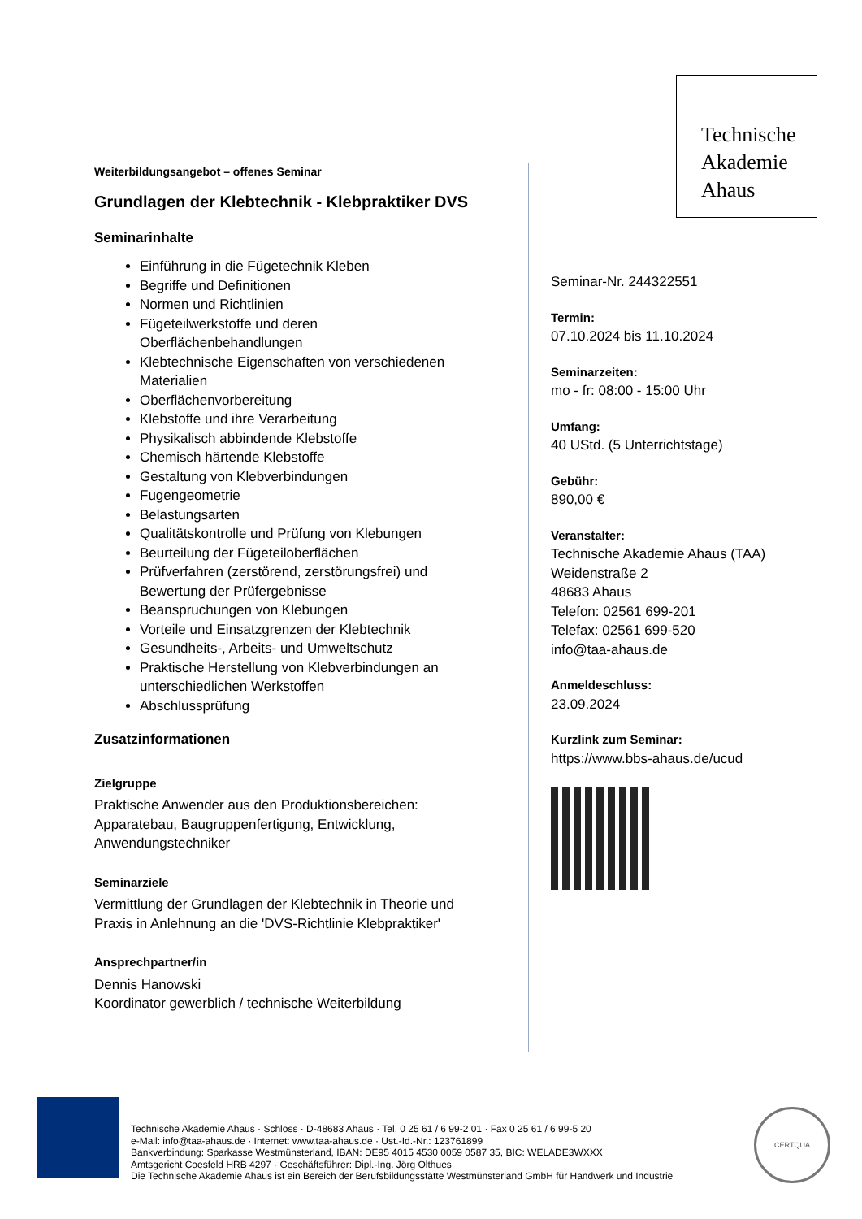Technische
Akademie
Ahaus
Weiterbildungsangebot – offenes Seminar
Grundlagen der Klebtechnik - Klebpraktiker DVS
Seminarinhalte
Einführung in die Fügetechnik Kleben
Begriffe und Definitionen
Normen und Richtlinien
Fügeteilwerkstoffe und deren Oberflächenbehandlungen
Klebtechnische Eigenschaften von verschiedenen Materialien
Oberflächenvorbereitung
Klebstoffe und ihre Verarbeitung
Physikalisch abbindende Klebstoffe
Chemisch härtende Klebstoffe
Gestaltung von Klebverbindungen
Fugengeometrie
Belastungsarten
Qualitätskontrolle und Prüfung von Klebungen
Beurteilung der Fügeteiloberflächen
Prüfverfahren (zerstörend, zerstörungsfrei) und Bewertung der Prüfergebnisse
Beanspruchungen von Klebungen
Vorteile und Einsatzgrenzen der Klebtechnik
Gesundheits-, Arbeits- und Umweltschutz
Praktische Herstellung von Klebverbindungen an unterschiedlichen Werkstoffen
Abschlussprüfung
Zusatzinformationen
Zielgruppe
Praktische Anwender aus den Produktionsbereichen: Apparatebau, Baugruppenfertigung, Entwicklung, Anwendungstechniker
Seminarziele
Vermittlung der Grundlagen der Klebtechnik in Theorie und Praxis in Anlehnung an die 'DVS-Richtlinie Klebpraktiker'
Ansprechpartner/in
Dennis Hanowski
Koordinator gewerblich / technische Weiterbildung
Seminar-Nr. 244322551
Termin:
07.10.2024 bis 11.10.2024
Seminarzeiten:
mo - fr: 08:00 - 15:00 Uhr
Umfang:
40 UStd. (5 Unterrichtstage)
Gebühr:
890,00 €
Veranstalter:
Technische Akademie Ahaus (TAA)
Weidenstraße 2
48683 Ahaus
Telefon: 02561 699-201
Telefax: 02561 699-520
info@taa-ahaus.de
Anmeldeschluss:
23.09.2024
Kurzlink zum Seminar:
https://www.bbs-ahaus.de/ucud
Technische Akademie Ahaus · Schloss · D-48683 Ahaus · Tel. 0 25 61 / 6 99-2 01 · Fax 0 25 61 / 6 99-5 20
e-Mail: info@taa-ahaus.de · Internet: www.taa-ahaus.de · Ust.-Id.-Nr.: 123761899
Bankverbindung: Sparkasse Westmünsterland, IBAN: DE95 4015 4530 0059 0587 35, BIC: WELADE3WXXX
Amtsgericht Coesfeld HRB 4297 · Geschäftsführer: Dipl.-Ing. Jörg Olthues
Die Technische Akademie Ahaus ist ein Bereich der Berufsbildungsstätte Westmünsterland GmbH für Handwerk und Industrie
CERTQUA